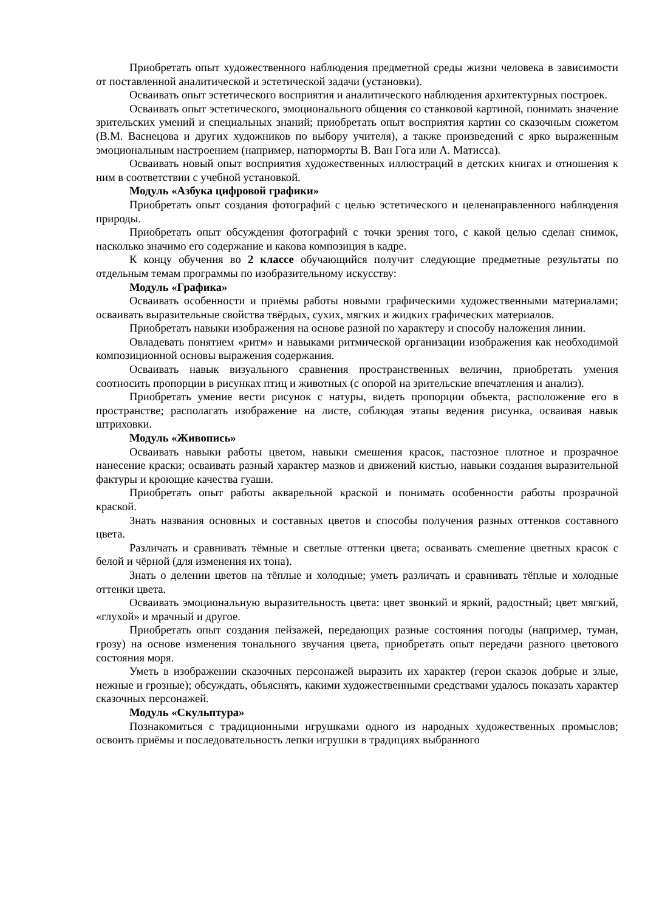Приобретать опыт художественного наблюдения предметной среды жизни человека в зависимости от поставленной аналитической и эстетической задачи (установки).
Осваивать опыт эстетического восприятия и аналитического наблюдения архитектурных построек.
Осваивать опыт эстетического, эмоционального общения со станковой картиной, понимать значение зрительских умений и специальных знаний; приобретать опыт восприятия картин со сказочным сюжетом (В.М. Васнецова и других художников по выбору учителя), а также произведений с ярко выраженным эмоциональным настроением (например, натюрморты В. Ван Гога или А. Матисса).
Осваивать новый опыт восприятия художественных иллюстраций в детских книгах и отношения к ним в соответствии с учебной установкой.
Модуль «Азбука цифровой графики»
Приобретать опыт создания фотографий с целью эстетического и целенаправленного наблюдения природы.
Приобретать опыт обсуждения фотографий с точки зрения того, с какой целью сделан снимок, насколько значимо его содержание и какова композиция в кадре.
К концу обучения во 2 классе обучающийся получит следующие предметные результаты по отдельным темам программы по изобразительному искусству:
Модуль «Графика»
Осваивать особенности и приёмы работы новыми графическими художественными материалами; осваивать выразительные свойства твёрдых, сухих, мягких и жидких графических материалов.
Приобретать навыки изображения на основе разной по характеру и способу наложения линии.
Овладевать понятием «ритм» и навыками ритмической организации изображения как необходимой композиционной основы выражения содержания.
Осваивать навык визуального сравнения пространственных величин, приобретать умения соотносить пропорции в рисунках птиц и животных (с опорой на зрительские впечатления и анализ).
Приобретать умение вести рисунок с натуры, видеть пропорции объекта, расположение его в пространстве; располагать изображение на листе, соблюдая этапы ведения рисунка, осваивая навык штриховки.
Модуль «Живопись»
Осваивать навыки работы цветом, навыки смешения красок, пастозное плотное и прозрачное нанесение краски; осваивать разный характер мазков и движений кистью, навыки создания выразительной фактуры и кроющие качества гуаши.
Приобретать опыт работы акварельной краской и понимать особенности работы прозрачной краской.
Знать названия основных и составных цветов и способы получения разных оттенков составного цвета.
Различать и сравнивать тёмные и светлые оттенки цвета; осваивать смешение цветных красок с белой и чёрной (для изменения их тона).
Знать о делении цветов на тёплые и холодные; уметь различать и сравнивать тёплые и холодные оттенки цвета.
Осваивать эмоциональную выразительность цвета: цвет звонкий и яркий, радостный; цвет мягкий, «глухой» и мрачный и другое.
Приобретать опыт создания пейзажей, передающих разные состояния погоды (например, туман, грозу) на основе изменения тонального звучания цвета, приобретать опыт передачи разного цветового состояния моря.
Уметь в изображении сказочных персонажей выразить их характер (герои сказок добрые и злые, нежные и грозные); обсуждать, объяснять, какими художественными средствами удалось показать характер сказочных персонажей.
Модуль «Скульптура»
Познакомиться с традиционными игрушками одного из народных художественных промыслов; освоить приёмы и последовательность лепки игрушки в традициях выбранного